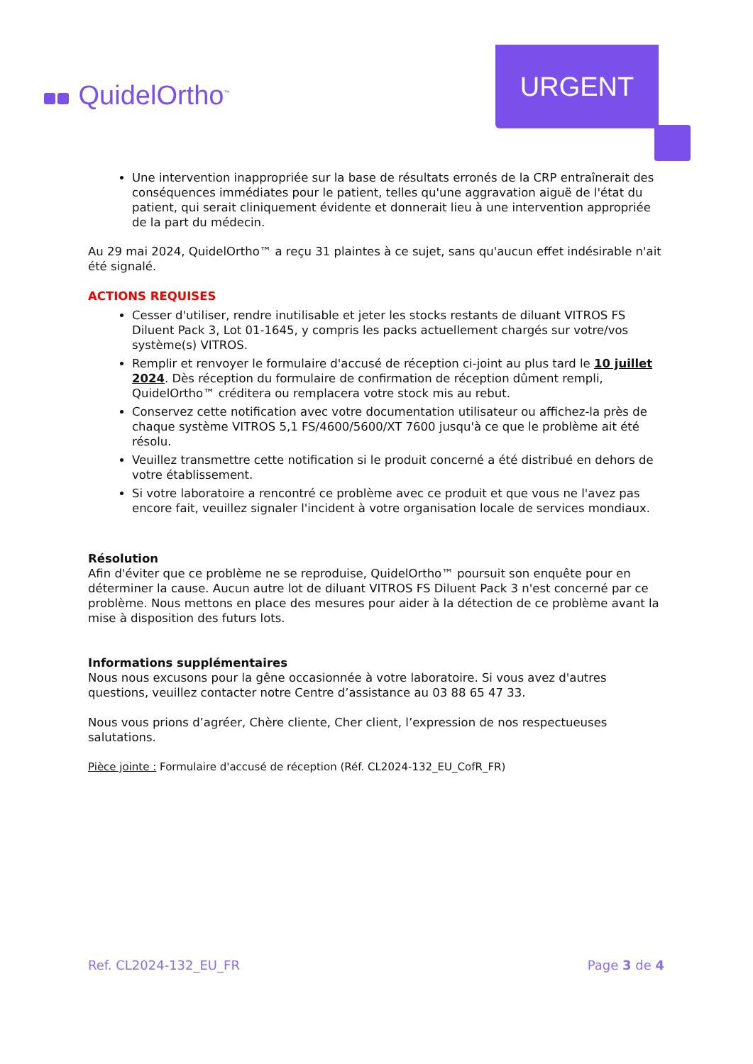QuidelOrtho<sup>™</sup>
URGENT
Une intervention inappropriée sur la base de résultats erronés de la CRP entraînerait des conséquences immédiates pour le patient, telles qu'une aggravation aiguë de l'état du patient, qui serait cliniquement évidente et donnerait lieu à une intervention appropriée de la part du médecin.
Au 29 mai 2024, QuidelOrtho™ a reçu 31 plaintes à ce sujet, sans qu'aucun effet indésirable n'ait été signalé.
ACTIONS REQUISES
Cesser d'utiliser, rendre inutilisable et jeter les stocks restants de diluant VITROS FS Diluent Pack 3, Lot 01-1645, y compris les packs actuellement chargés sur votre/vos système(s) VITROS.
Remplir et renvoyer le formulaire d'accusé de réception ci-joint au plus tard le 10 juillet 2024. Dès réception du formulaire de confirmation de réception dûment rempli, QuidelOrtho™ créditera ou remplacera votre stock mis au rebut.
Conservez cette notification avec votre documentation utilisateur ou affichez-la près de chaque système VITROS 5,1 FS/4600/5600/XT 7600 jusqu'à ce que le problème ait été résolu.
Veuillez transmettre cette notification si le produit concerné a été distribué en dehors de votre établissement.
Si votre laboratoire a rencontré ce problème avec ce produit et que vous ne l'avez pas encore fait, veuillez signaler l'incident à votre organisation locale de services mondiaux.
Résolution
Afin d'éviter que ce problème ne se reproduise, QuidelOrtho™ poursuit son enquête pour en déterminer la cause. Aucun autre lot de diluant VITROS FS Diluent Pack 3 n'est concerné par ce problème. Nous mettons en place des mesures pour aider à la détection de ce problème avant la mise à disposition des futurs lots.
Informations supplémentaires
Nous nous excusons pour la gêne occasionnée à votre laboratoire. Si vous avez d'autres questions, veuillez contacter notre Centre d’assistance au 03 88 65 47 33.
Nous vous prions d’agréer, Chère cliente, Cher client, l’expression de nos respectueuses salutations.
Pièce jointe : Formulaire d'accusé de réception (Réf. CL2024-132_EU_CofR_FR)
Ref. CL2024-132_EU_FR Page 3 de 4